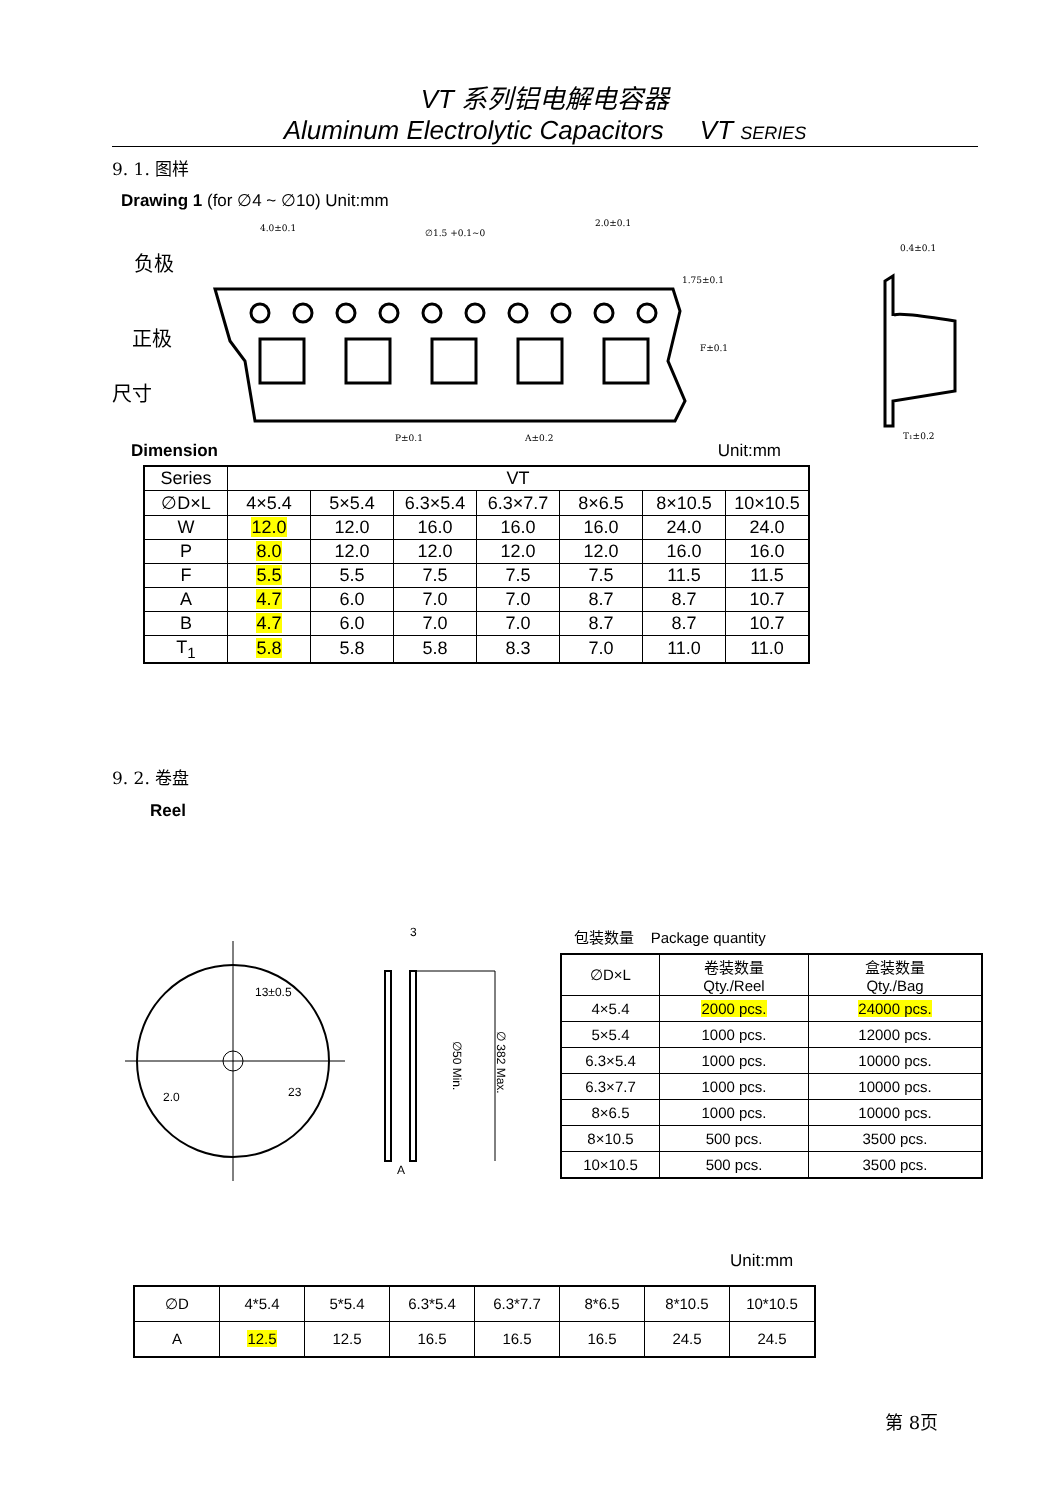VT 系列铝电解电容器
Aluminum Electrolytic Capacitors VT SERIES
9. 1. 图样
Drawing 1 (for ∅4 ~ ∅10) Unit:mm
负极
正极
尺寸
4.0±0.1
∅1.5 +0.1~0
2.0±0.1
1.75±0.1
F±0.1
P±0.1
A±0.2
0.4±0.1
T₁±0.2
Dimension Unit:mm
| Series | VT | | | | | | |
| ∅D×L | 4×5.4 | 5×5.4 | 6.3×5.4 | 6.3×7.7 | 8×6.5 | 8×10.5 | 10×10.5 |
| W | 12.0 | 12.0 | 16.0 | 16.0 | 16.0 | 24.0 | 24.0 |
| P | 8.0 | 12.0 | 12.0 | 12.0 | 12.0 | 16.0 | 16.0 |
| F | 5.5 | 5.5 | 7.5 | 7.5 | 7.5 | 11.5 | 11.5 |
| A | 4.7 | 6.0 | 7.0 | 7.0 | 8.7 | 8.7 | 10.7 |
| B | 4.7 | 6.0 | 7.0 | 7.0 | 8.7 | 8.7 | 10.7 |
| T<sub>1</sub> | 5.8 | 5.8 | 5.8 | 8.3 | 7.0 | 11.0 | 11.0 |
9. 2. 卷盘
Reel
13±0.5
2.0
23
3
A
∅50 Min.
∅ 382 Max.
包装数量 Package quantity
| ∅D×L | 卷装数量 Qty./Reel | 盒装数量 Qty./Bag |
| 4×5.4 | 2000 pcs. | 24000 pcs. |
| 5×5.4 | 1000 pcs. | 12000 pcs. |
| 6.3×5.4 | 1000 pcs. | 10000 pcs. |
| 6.3×7.7 | 1000 pcs. | 10000 pcs. |
| 8×6.5 | 1000 pcs. | 10000 pcs. |
| 8×10.5 | 500 pcs. | 3500 pcs. |
| 10×10.5 | 500 pcs. | 3500 pcs. |
Unit:mm
| ∅D | 4*5.4 | 5*5.4 | 6.3*5.4 | 6.3*7.7 | 8*6.5 | 8*10.5 | 10*10.5 |
| A | 12.5 | 12.5 | 16.5 | 16.5 | 16.5 | 24.5 | 24.5 |
第 8页